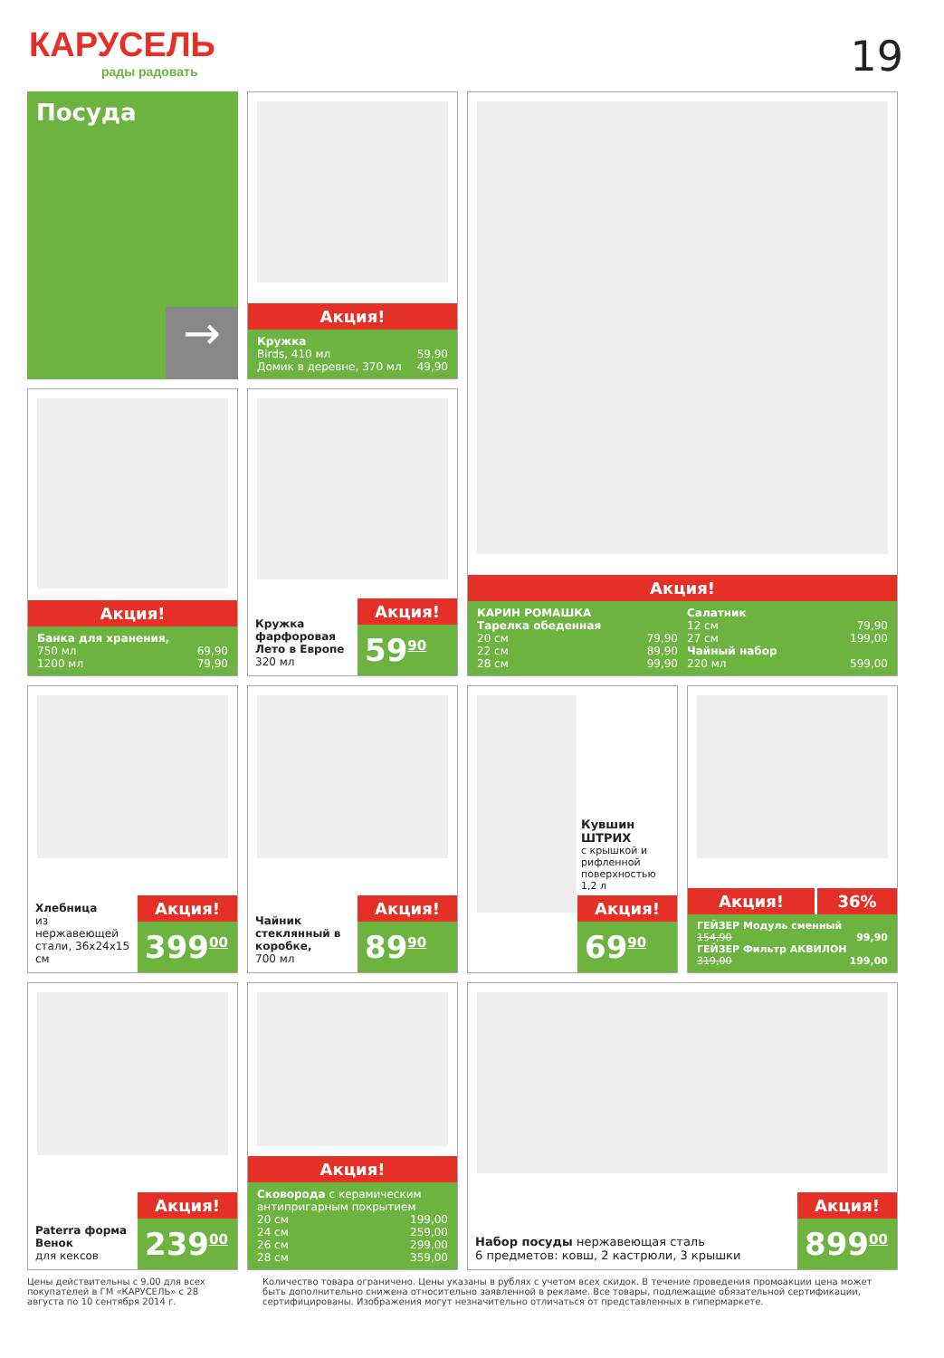КАРУСЕЛЬ
рады радовать
19
Посуда
→
Акция!
Кружка
Birds, 410 мл 59,90
Домик в деревне, 370 мл 49,90
Акция!
КАРИН РОМАШКА
Тарелка обеденная
20 см 79,90
22 см 89,90
28 см 99,90
Салатник
12 см 79,90
27 см 199,00
Чайный набор
220 мл 599,00
Акция!
Банка для хранения,
750 мл 69,90
1200 мл 79,90
Кружка фарфоровая Лето в Европе
320 мл
Акция!
59<sup>90</sup>
Хлебница
из нержавеющей стали, 36x24x15 см
Акция!
399<sup>00</sup>
Чайник стеклянный в коробке,
700 мл
Акция!
89<sup>90</sup>
Кувшин ШТРИХ
с крышкой и рифленной поверхностью 1,2 л
Акция!
69<sup>90</sup>
Акция! 36%
ГЕЙЗЕР Модуль сменный
154,90 99,90
ГЕЙЗЕР Фильтр АКВИЛОН
319,00 199,00
Paterra форма Венок
для кексов
Акция!
239<sup>00</sup>
Акция!
Сковорода с керамическим антипригарным покрытием
20 см 199,00
24 см 259,00
26 см 299,00
28 см 359,00
Набор посуды нержавеющая сталь
6 предметов: ковш, 2 кастрюли, 3 крышки
Акция!
899<sup>00</sup>
Цены действительны с 9.00 для всех покупателей в ГМ «КАРУСЕЛЬ» с 28 августа по 10 сентября 2014 г.
Количество товара ограничено. Цены указаны в рублях с учетом всех скидок. В течение проведения промоакции цена может быть дополнительно снижена относительно заявленной в рекламе. Все товары, подлежащие обязательной сертификации, сертифицированы. Изображения могут незначительно отличаться от представленных в гипермаркете.